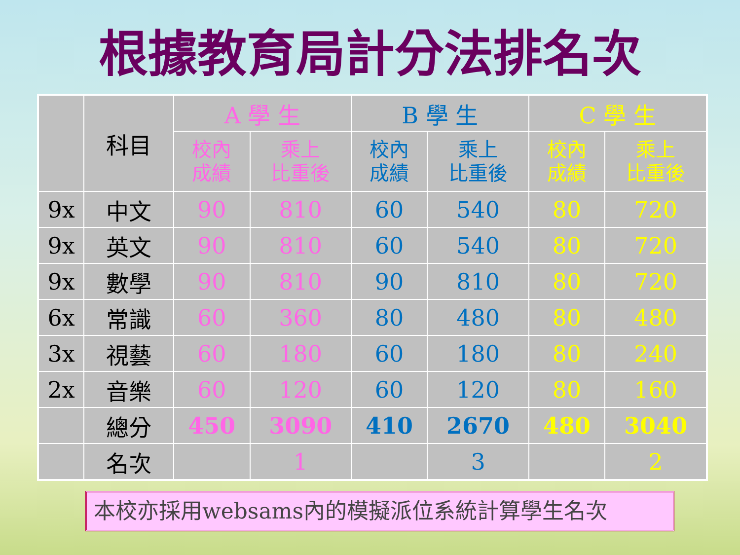根據教育局計分法排名次
| | 科目 | A 學 生 | | B 學 生 | | C 學 生 | |
| --- | --- | --- | --- | --- | --- | --- | --- |
| | | 校內 成績 | 乘上 比重後 | 校內 成績 | 乘上 比重後 | 校內 成績 | 乘上 比重後 |
| 9x | 中文 | 90 | 810 | 60 | 540 | 80 | 720 |
| 9x | 英文 | 90 | 810 | 60 | 540 | 80 | 720 |
| 9x | 數學 | 90 | 810 | 90 | 810 | 80 | 720 |
| 6x | 常識 | 60 | 360 | 80 | 480 | 80 | 480 |
| 3x | 視藝 | 60 | 180 | 60 | 180 | 80 | 240 |
| 2x | 音樂 | 60 | 120 | 60 | 120 | 80 | 160 |
| | 總分 | 450 | 3090 | 410 | 2670 | 480 | 3040 |
| | 名次 | | 1 | | 3 | | 2 |
本校亦採用websams內的模擬派位系統計算學生名次